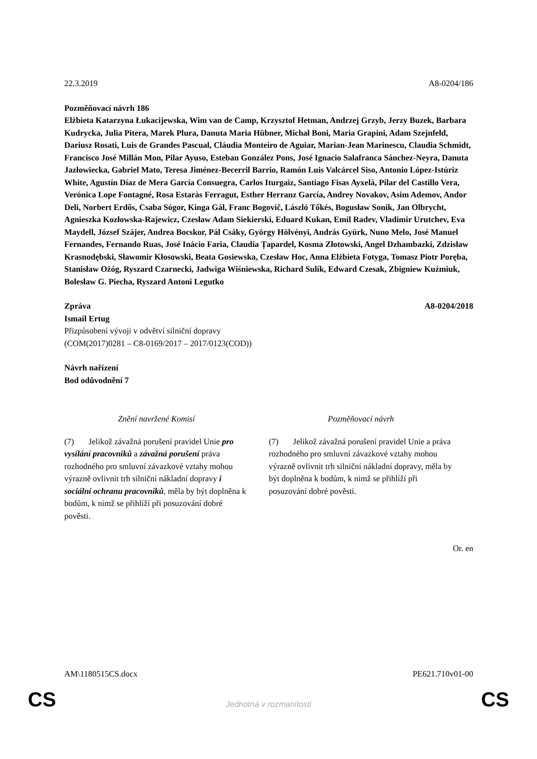22.3.2019 A8-0204/186
Pozměňovací návrh 186
Elżbieta Katarzyna Łukacijewska, Wim van de Camp, Krzysztof Hetman, Andrzej Grzyb, Jerzy Buzek, Barbara Kudrycka, Julia Pitera, Marek Plura, Danuta Maria Hübner, Michał Boni, Maria Grapini, Adam Szejnfeld, Dariusz Rosati, Luis de Grandes Pascual, Cláudia Monteiro de Aguiar, Marian-Jean Marinescu, Claudia Schmidt, Francisco José Millán Mon, Pilar Ayuso, Esteban González Pons, José Ignacio Salafranca Sánchez-Neyra, Danuta Jazłowiecka, Gabriel Mato, Teresa Jiménez-Becerril Barrio, Ramón Luis Valcárcel Siso, Antonio López-Istúriz White, Agustín Díaz de Mera García Consuegra, Carlos Iturgaiz, Santiago Fisas Ayxelà, Pilar del Castillo Vera, Verónica Lope Fontagné, Rosa Estaràs Ferragut, Esther Herranz García, Andrey Novakov, Asim Ademov, Andor Deli, Norbert Erdős, Csaba Sógor, Kinga Gál, Franc Bogovič, László Tőkés, Bogusław Sonik, Jan Olbrycht, Agnieszka Kozłowska-Rajewicz, Czesław Adam Siekierski, Eduard Kukan, Emil Radev, Vladimir Urutchev, Eva Maydell, József Szájer, Andrea Bocskor, Pál Csáky, György Hölvényi, András Gyürk, Nuno Melo, José Manuel Fernandes, Fernando Ruas, José Inácio Faria, Claudia Țapardel, Kosma Złotowski, Angel Dzhambazki, Zdzisław Krasnodębski, Sławomir Kłosowski, Beata Gosiewska, Czesław Hoc, Anna Elżbieta Fotyga, Tomasz Piotr Poręba, Stanisław Ożóg, Ryszard Czarnecki, Jadwiga Wiśniewska, Richard Sulík, Edward Czesak, Zbigniew Kuźmiuk, Bolesław G. Piecha, Ryszard Antoni Legutko
Zpráva A8-0204/2018
Ismail Ertug
Přizpůsobení vývoji v odvětví silniční dopravy
(COM(2017)0281 – C8-0169/2017 – 2017/0123(COD))
Návrh nařízení
Bod odůvodnění 7
| Znění navržené Komisí | Pozměňovací návrh |
| --- | --- |
| (7) Jelikož závažná porušení pravidel Unie pro vysílání pracovníků a závažná porušení práva rozhodného pro smluvní závazkové vztahy mohou výrazně ovlivnit trh silniční nákladní dopravy i sociální ochranu pracovníků , měla by být doplněna k bodům, k nimž se přihlíží při posuzování dobré pověsti. | (7) Jelikož závažná porušení pravidel Unie a práva rozhodného pro smluvní závazkové vztahy mohou výrazně ovlivnit trh silniční nákladní dopravy, měla by být doplněna k bodům, k nimž se přihlíží při posuzování dobré pověsti. |
Or. en
AM\1180515CS.docx PE621.710v01-00
CS
Jednotná v rozmanitosti CS